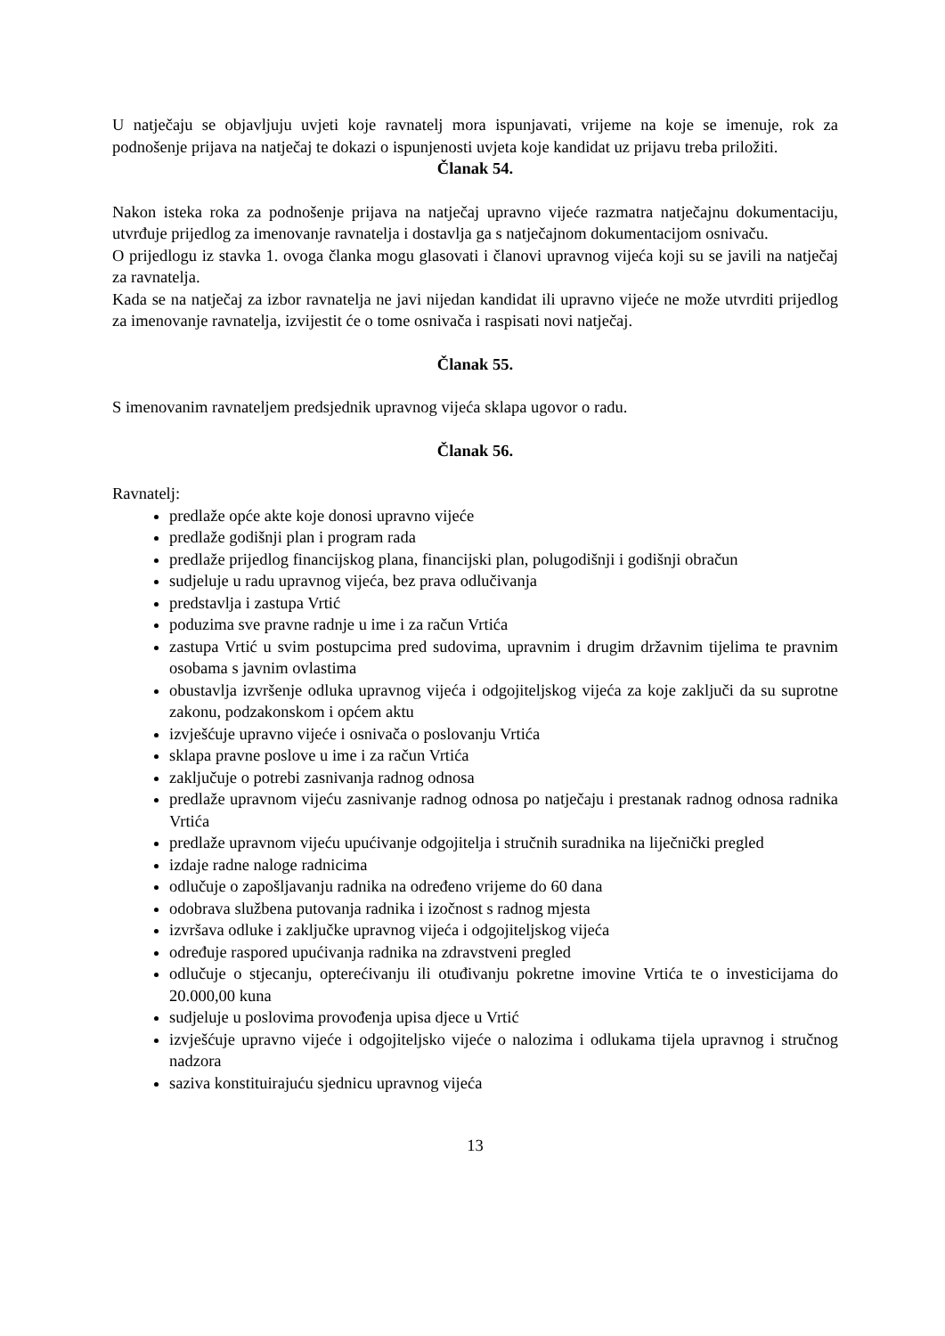U natječaju se objavljuju uvjeti koje ravnatelj mora ispunjavati, vrijeme na koje se imenuje, rok za podnošenje prijava na natječaj te dokazi o ispunjenosti uvjeta koje kandidat uz prijavu treba priložiti.
Članak 54.
Nakon isteka roka za podnošenje prijava na natječaj upravno vijeće razmatra natječajnu dokumentaciju, utvrđuje prijedlog za imenovanje ravnatelja i dostavlja ga s natječajnom dokumentacijom osnivaču.
O prijedlogu iz stavka 1. ovoga članka mogu glasovati i članovi upravnog vijeća koji su se javili na natječaj za ravnatelja.
Kada se na natječaj za izbor ravnatelja ne javi nijedan kandidat ili upravno vijeće ne može utvrditi prijedlog za imenovanje ravnatelja, izvijestit će o tome osnivača i raspisati novi natječaj.
Članak 55.
S imenovanim ravnateljem predsjednik upravnog vijeća sklapa ugovor o radu.
Članak 56.
Ravnatelj:
predlaže opće akte koje donosi upravno vijeće
predlaže godišnji plan i program rada
predlaže prijedlog financijskog plana, financijski plan, polugodišnji i godišnji obračun
sudjeluje u radu upravnog vijeća, bez prava odlučivanja
predstavlja i zastupa Vrtić
poduzima sve pravne radnje u ime i za račun Vrtića
zastupa Vrtić u svim postupcima pred sudovima, upravnim i drugim državnim tijelima te pravnim osobama s javnim ovlastima
obustavlja izvršenje odluka upravnog vijeća i odgojiteljskog vijeća za koje zaključi da su suprotne zakonu, podzakonskom i općem aktu
izvješćuje upravno vijeće i osnivača o poslovanju Vrtića
sklapa pravne poslove u ime i za račun Vrtića
zaključuje o potrebi zasnivanja radnog odnosa
predlaže upravnom vijeću zasnivanje radnog odnosa po natječaju i prestanak radnog odnosa radnika Vrtića
predlaže upravnom vijeću upućivanje odgojitelja i stručnih suradnika na liječnički pregled
izdaje radne naloge radnicima
odlučuje o zapošljavanju radnika na određeno vrijeme do 60 dana
odobrava službena putovanja radnika i izočnost s radnog mjesta
izvršava odluke i zaključke upravnog vijeća i odgojiteljskog vijeća
određuje raspored upućivanja radnika na zdravstveni pregled
odlučuje o stjecanju, opterećivanju ili otuđivanju pokretne imovine Vrtića te o investicijama do 20.000,00 kuna
sudjeluje u poslovima provođenja upisa djece u Vrtić
izvješćuje upravno vijeće i odgojiteljsko vijeće o nalozima i odlukama tijela upravnog i stručnog nadzora
saziva konstituirajuću sjednicu upravnog vijeća
13